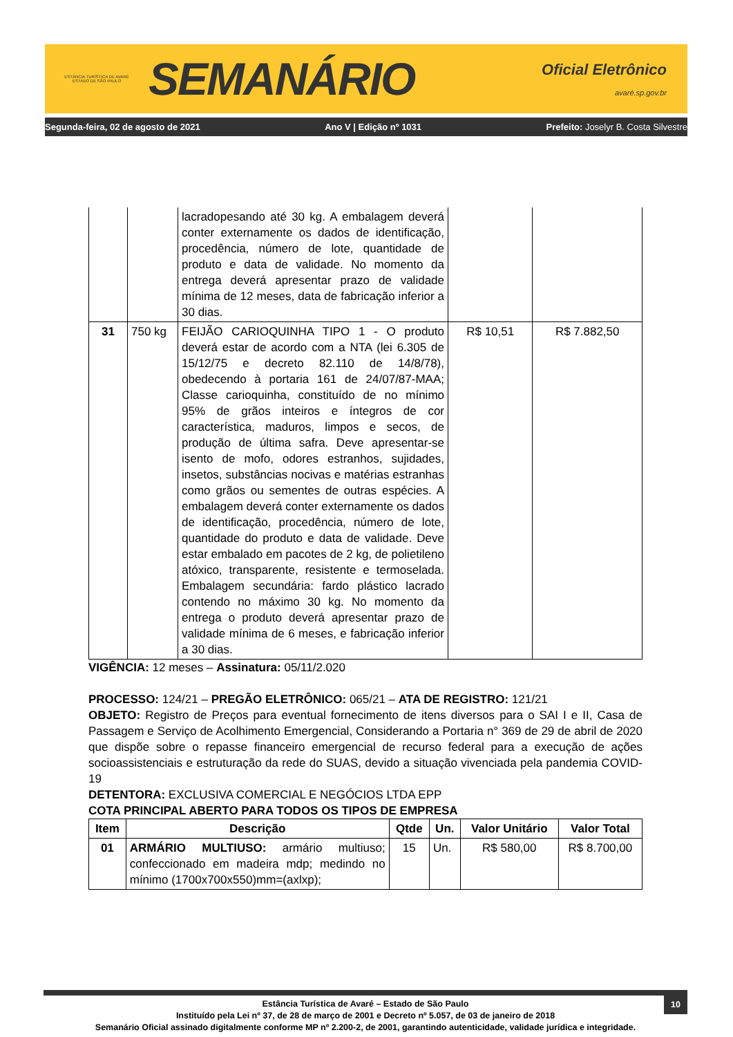ESTÂNCIA TURÍSTICA DE AVARÉ
ESTADO DE SÃO PAULO
SEMANÁRIO
Oficial Eletrônico
avaré.sp.gov.br
Segunda-feira, 02 de agosto de 2021 Ano V | Edição nº 1031 Prefeito: Joselyr B. Costa Silvestre
| | | lacradopesando até 30 kg. A embalagem deverá conter externamente os dados de identificação, procedência, número de lote, quantidade de produto e data de validade. No momento da entrega deverá apresentar prazo de validade mínima de 12 meses, data de fabricação inferior a 30 dias. | | |
| 31 | 750 kg | FEIJÃO CARIOQUINHA TIPO 1 - O produto deverá estar de acordo com a NTA (lei 6.305 de 15/12/75 e decreto 82.110 de 14/8/78), obedecendo à portaria 161 de 24/07/87-MAA; Classe carioquinha, constituído de no mínimo 95% de grãos inteiros e íntegros de cor característica, maduros, limpos e secos, de produção de última safra. Deve apresentar-se isento de mofo, odores estranhos, sujidades, insetos, substâncias nocivas e matérias estranhas como grãos ou sementes de outras espécies. A embalagem deverá conter externamente os dados de identificação, procedência, número de lote, quantidade do produto e data de validade. Deve estar embalado em pacotes de 2 kg, de polietileno atóxico, transparente, resistente e termoselada. Embalagem secundária: fardo plástico lacrado contendo no máximo 30 kg. No momento da entrega o produto deverá apresentar prazo de validade mínima de 6 meses, e fabricação inferior a 30 dias. | R$ 10,51 | R$ 7.882,50 |
VIGÊNCIA: 12 meses – Assinatura: 05/11/2.020
PROCESSO: 124/21 – PREGÃO ELETRÔNICO: 065/21 – ATA DE REGISTRO: 121/21
OBJETO: Registro de Preços para eventual fornecimento de itens diversos para o SAI I e II, Casa de Passagem e Serviço de Acolhimento Emergencial, Considerando a Portaria n° 369 de 29 de abril de 2020 que dispõe sobre o repasse financeiro emergencial de recurso federal para a execução de ações socioassistenciais e estruturação da rede do SUAS, devido a situação vivenciada pela pandemia COVID-19
DETENTORA: EXCLUSIVA COMERCIAL E NEGÓCIOS LTDA EPP
COTA PRINCIPAL ABERTO PARA TODOS OS TIPOS DE EMPRESA
| Item | Descrição | Qtde | Un. | Valor Unitário | Valor Total |
| --- | --- | --- | --- | --- | --- |
| 01 | ARMÁRIO MULTIUSO: armário multiuso; confeccionado em madeira mdp; medindo no mínimo (1700x700x550)mm=(axlxp); | 15 | Un. | R$ 580,00 | R$ 8.700,00 |
10 Estância Turística de Avaré – Estado de São Paulo
Instituído pela Lei nº 37, de 28 de março de 2001 e Decreto nº 5.057, de 03 de janeiro de 2018
Semanário Oficial assinado digitalmente conforme MP nº 2.200-2, de 2001, garantindo autenticidade, validade jurídica e integridade.